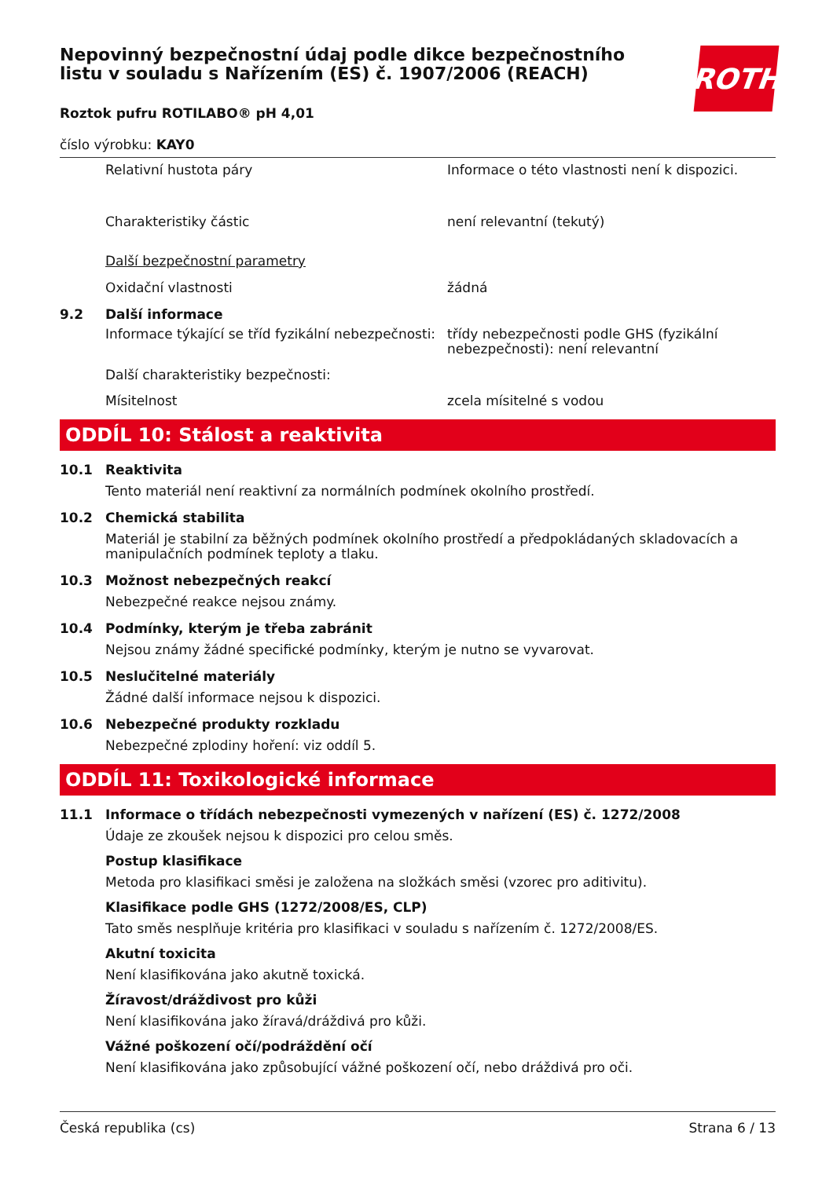Nepovinný bezpečnostní údaj podle dikce bezpečnostního listu v souladu s Nařízením (ES) č. 1907/2006 (REACH)
ROTH
Roztok pufru ROTILABO® pH 4,01
číslo výrobku: KAY0
Relativní hustota páry Informace o této vlastnosti není k dispozici.
Charakteristiky částic není relevantní (tekutý)
Další bezpečnostní parametry
Oxidační vlastnosti žádná
9.2 Další informace
Informace týkající se tříd fyzikální nebezpečnosti:
třídy nebezpečnosti podle GHS (fyzikální nebezpečnosti): není relevantní
Další charakteristiky bezpečnosti:
Mísitelnost zcela mísitelné s vodou
ODDÍL 10: Stálost a reaktivita
10.1 Reaktivita
Tento materiál není reaktivní za normálních podmínek okolního prostředí.
10.2 Chemická stabilita
Materiál je stabilní za běžných podmínek okolního prostředí a předpokládaných skladovacích a manipulačních podmínek teploty a tlaku.
10.3 Možnost nebezpečných reakcí
Nebezpečné reakce nejsou známy.
10.4 Podmínky, kterým je třeba zabránit
Nejsou známy žádné specifické podmínky, kterým je nutno se vyvarovat.
10.5 Neslučitelné materiály
Žádné další informace nejsou k dispozici.
10.6 Nebezpečné produkty rozkladu
Nebezpečné zplodiny hoření: viz oddíl 5.
ODDÍL 11: Toxikologické informace
11.1 Informace o třídách nebezpečnosti vymezených v nařízení (ES) č. 1272/2008
Údaje ze zkoušek nejsou k dispozici pro celou směs.
Postup klasifikace
Metoda pro klasifikaci směsi je založena na složkách směsi (vzorec pro aditivitu).
Klasifikace podle GHS (1272/2008/ES, CLP)
Tato směs nesplňuje kritéria pro klasifikaci v souladu s nařízením č. 1272/2008/ES.
Akutní toxicita
Není klasifikována jako akutně toxická.
Žíravost/dráždivost pro kůži
Není klasifikována jako žíravá/dráždivá pro kůži.
Vážné poškození očí/podráždění očí
Není klasifikována jako způsobující vážné poškození očí, nebo dráždivá pro oči.
Česká republika (cs) Strana 6 / 13